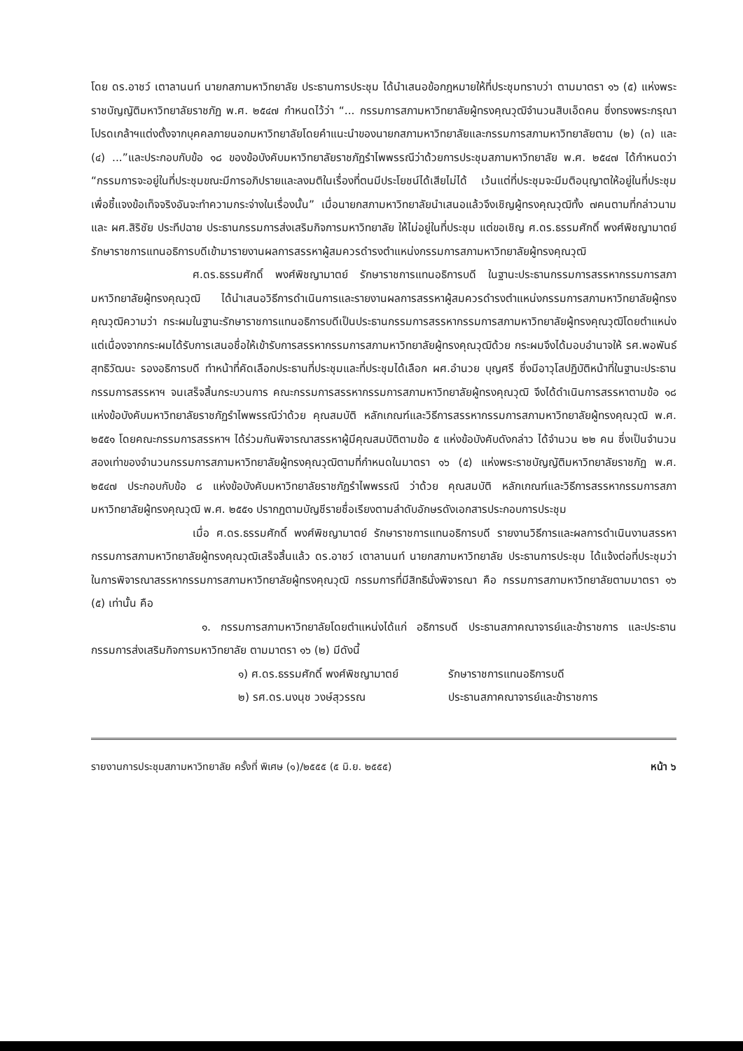โดย ดร.อาชว์ เตาลานนท์ นายกสภามหาวิทยาลัย ประธานการประชุม ได้นำเสนอข้อกฎหมายให้ที่ประชุมทราบว่า ตามมาตรา ๑๖ (๕) แห่งพระราชบัญญัติมหาวิทยาลัยราชภัฏ พ.ศ. ๒๕๔๗ กำหนดไว้ว่า “... กรรมการสภามหาวิทยาลัยผู้ทรงคุณวุฒิจำนวนสิบเอ็ดคน ซึ่งทรงพระกรุณาโปรดเกล้าฯแต่งตั้งจากบุคคลภายนอกมหาวิทยาลัยโดยคำแนะนำของนายกสภามหาวิทยาลัยและกรรมการสภามหาวิทยาลัยตาม (๒) (๓) และ (๔) ...”และประกอบกับข้อ ๑๘ ของข้อบังคับมหาวิทยาลัยราชภัฏรำไพพรรณีว่าด้วยการประชุมสภามหาวิทยาลัย พ.ศ. ๒๕๔๗ ได้กำหนดว่า “กรรมการจะอยู่ในที่ประชุมขณะมีการอภิปรายและลงมติในเรื่องที่ตนมีประโยชน์ได้เสียไม่ได้ เว้นแต่ที่ประชุมจะมีมติอนุญาตให้อยู่ในที่ประชุม เพื่อชี้แจงข้อเท็จจริงอันจะทำความกระจ่างในเรื่องนั้น” เมื่อนายกสภามหาวิทยาลัยนำเสนอแล้วจึงเชิญผู้ทรงคุณวุฒิทั้ง ๗คนตามที่กล่าวนาม และ ผศ.สิริชัย ประทีปฉาย ประธานกรรมการส่งเสริมกิจการมหาวิทยาลัย ให้ไม่อยู่ในที่ประชุม แต่ขอเชิญ ศ.ดร.ธรรมศักดิ์ พงศ์พิชญามาตย์ รักษาราชการแทนอธิการบดีเข้ามารายงานผลการสรรหาผู้สมควรดำรงตำแหน่งกรรมการสภามหาวิทยาลัยผู้ทรงคุณวุฒิ
ศ.ดร.ธรรมศักดิ์ พงศ์พิชญามาตย์ รักษาราชการแทนอธิการบดี ในฐานะประธานกรรมการสรรหากรรมการสภามหาวิทยาลัยผู้ทรงคุณวุฒิ ได้นำเสนอวิธีการดำเนินการและรายงานผลการสรรหาผู้สมควรดำรงตำแหน่งกรรมการสภามหาวิทยาลัยผู้ทรงคุณวุฒิความว่า กระผมในฐานะรักษาราชการแทนอธิการบดีเป็นประธานกรรมการสรรหากรรมการสภามหาวิทยาลัยผู้ทรงคุณวุฒิโดยตำแหน่ง แต่เนื่องจากกระผมได้รับการเสนอชื่อให้เข้ารับการสรรหากรรมการสภามหาวิทยาลัยผู้ทรงคุณวุฒิด้วย กระผมจึงได้มอบอำนาจให้ รศ.พอพันธ์ สุทธิวัฒนะ รองอธิการบดี ทำหน้าที่คัดเลือกประธานที่ประชุมและที่ประชุมได้เลือก ผศ.อำนวย บุญศรี ซึ่งมีอาวุโสปฏิบัติหน้าที่ในฐานะประธานกรรมการสรรหาฯ จนเสร็จสิ้นกระบวนการ คณะกรรมการสรรหากรรมการสภามหาวิทยาลัยผู้ทรงคุณวุฒิ จึงได้ดำเนินการสรรหาตามข้อ ๑๘ แห่งข้อบังคับมหาวิทยาลัยราชภัฏรำไพพรรณีว่าด้วย คุณสมบัติ หลักเกณฑ์และวิธีการสรรหากรรมการสภามหาวิทยาลัยผู้ทรงคุณวุฒิ พ.ศ. ๒๕๕๑ โดยคณะกรรมการสรรหาฯ ได้ร่วมกันพิจารณาสรรหาผู้มีคุณสมบัติตามข้อ ๕ แห่งข้อบังคับดังกล่าว ได้จำนวน ๒๒ คน ซึ่งเป็นจำนวนสองเท่าของจำนวนกรรมการสภามหาวิทยาลัยผู้ทรงคุณวุฒิตามที่กำหนดในมาตรา ๑๖ (๕) แห่งพระราชบัญญัติมหาวิทยาลัยราชภัฏ พ.ศ. ๒๕๔๗ ประกอบกับข้อ ๘ แห่งข้อบังคับมหาวิทยาลัยราชภัฏรำไพพรรณี ว่าด้วย คุณสมบัติ หลักเกณฑ์และวิธีการสรรหากรรมการสภามหาวิทยาลัยผู้ทรงคุณวุฒิ พ.ศ. ๒๕๕๑ ปรากฏตามบัญชีรายชื่อเรียงตามลำดับอักษรดังเอกสารประกอบการประชุม
เมื่อ ศ.ดร.ธรรมศักดิ์ พงศ์พิชญามาตย์ รักษาราชการแทนอธิการบดี รายงานวิธีการและผลการดำเนินงานสรรหากรรมการสภามหาวิทยาลัยผู้ทรงคุณวุฒิเสร็จสิ้นแล้ว ดร.อาชว์ เตาลานนท์ นายกสภามหาวิทยาลัย ประธานการประชุม ได้แจ้งต่อที่ประชุมว่าในการพิจารณาสรรหากรรมการสภามหาวิทยาลัยผู้ทรงคุณวุฒิ กรรมการที่มีสิทธินั่งพิจารณา คือ กรรมการสภามหาวิทยาลัยตามมาตรา ๑๖ (๕) เท่านั้น คือ
๑. กรรมการสภามหาวิทยาลัยโดยตำแหน่งได้แก่ อธิการบดี ประธานสภาคณาจารย์และข้าราชการ และประธานกรรมการส่งเสริมกิจการมหาวิทยาลัย ตามมาตรา ๑๖ (๒) มีดังนี้
๑) ศ.ดร.ธรรมศักดิ์ พงศ์พิชญามาตย์ รักษาราชการแทนอธิการบดี
๒) รศ.ดร.นงนุช วงษ์สุวรรณ ประธานสภาคณาจารย์และข้าราชการ
รายงานการประชุมสภามหาวิทยาลัย ครั้งที่ พิเศษ (๑)/๒๕๕๕ (๕ มิ.ย. ๒๕๕๕) หน้า ๖